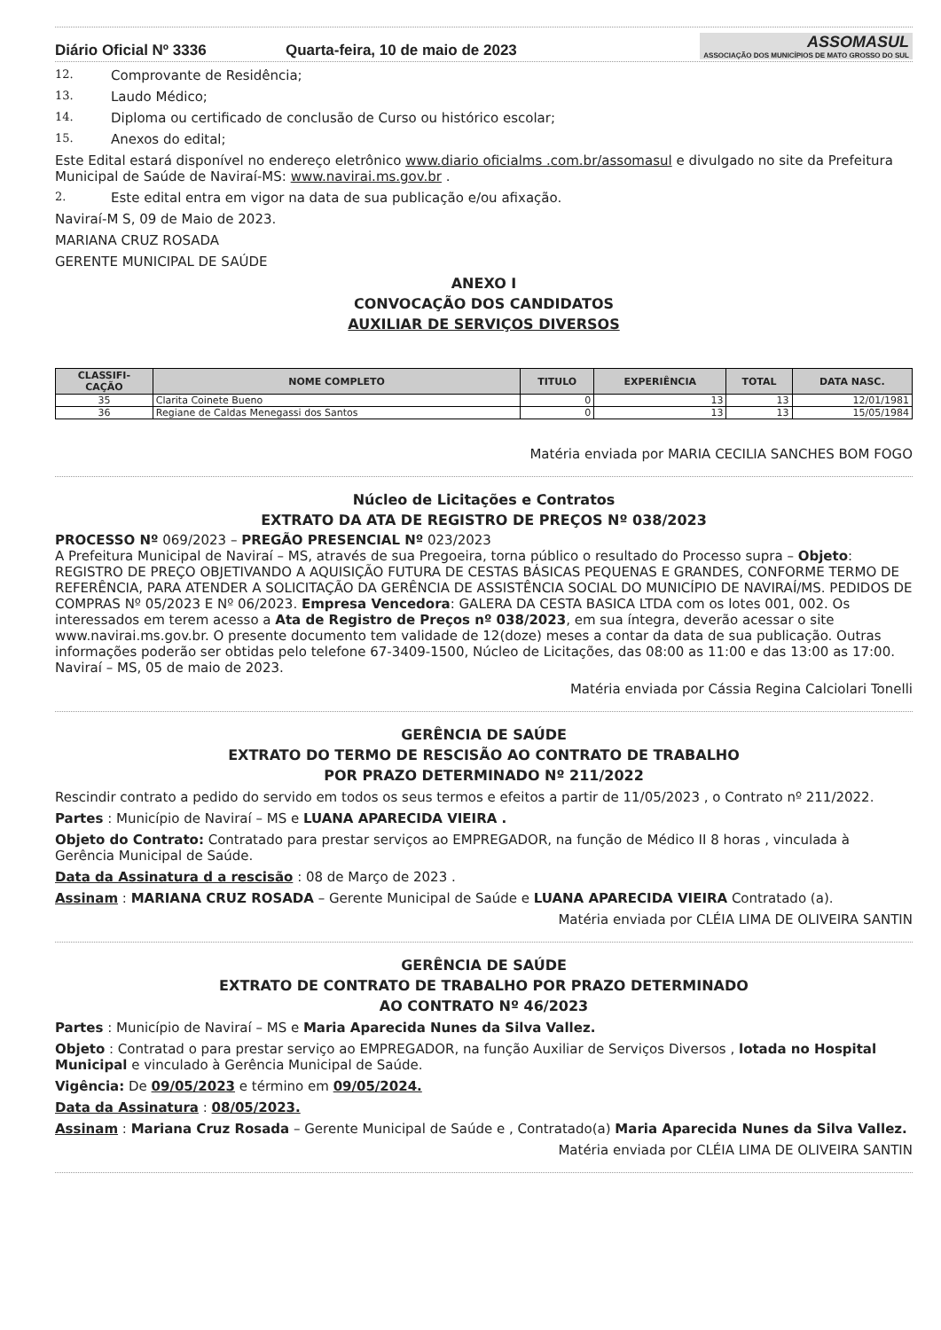Diário Oficial Nº 3336
Quarta-feira, 10 de maio de 2023
ASSOMASUL
ASSOCIAÇÃO DOS MUNICÍPIOS DE MATO GROSSO DO SUL
12. Comprovante de Residência;
13. Laudo Médico;
14. Diploma ou certificado de conclusão de Curso ou histórico escolar;
15. Anexos do edital;
Este Edital estará disponível no endereço eletrônico www.diario oficialms .com.br/assomasul e divulgado no site da Prefeitura Municipal de Saúde de Naviraí-MS: www.navirai.ms.gov.br .
2. Este edital entra em vigor na data de sua publicação e/ou afixação.
Naviraí-M S, 09 de Maio de 2023.
MARIANA CRUZ ROSADA
GERENTE MUNICIPAL DE SAÚDE
ANEXO I
CONVOCAÇÃO DOS CANDIDATOS
AUXILIAR DE SERVIÇOS DIVERSOS
| CLASSIFI- CAÇÃO | NOME COMPLETO | TITULO | EXPERIÊNCIA | TOTAL | DATA NASC. |
| --- | --- | --- | --- | --- | --- |
| 35 | Clarita Coinete Bueno | 0 | 13 | 13 | 12/01/1981 |
| 36 | Regiane de Caldas Menegassi dos Santos | 0 | 13 | 13 | 15/05/1984 |
Matéria enviada por MARIA CECILIA SANCHES BOM FOGO
Núcleo de Licitações e Contratos
EXTRATO DA ATA DE REGISTRO DE PREÇOS Nº 038/2023
PROCESSO Nº 069/2023 – PREGÃO PRESENCIAL Nº 023/2023
A Prefeitura Municipal de Naviraí – MS, através de sua Pregoeira, torna público o resultado do Processo supra – Objeto: REGISTRO DE PREÇO OBJETIVANDO A AQUISIÇÃO FUTURA DE CESTAS BÁSICAS PEQUENAS E GRANDES, CONFORME TERMO DE REFERÊNCIA, PARA ATENDER A SOLICITAÇÃO DA GERÊNCIA DE ASSISTÊNCIA SOCIAL DO MUNICÍPIO DE NAVIRAÍ/MS. PEDIDOS DE COMPRAS Nº 05/2023 E Nº 06/2023. Empresa Vencedora: GALERA DA CESTA BASICA LTDA com os lotes 001, 002. Os interessados em terem acesso a Ata de Registro de Preços nº 038/2023, em sua íntegra, deverão acessar o site www.navirai.ms.gov.br. O presente documento tem validade de 12(doze) meses a contar da data de sua publicação. Outras informações poderão ser obtidas pelo telefone 67-3409-1500, Núcleo de Licitações, das 08:00 as 11:00 e das 13:00 as 17:00. Naviraí – MS, 05 de maio de 2023.
Matéria enviada por Cássia Regina Calciolari Tonelli
GERÊNCIA DE SAÚDE
EXTRATO DO TERMO DE RESCISÃO AO CONTRATO DE TRABALHO
POR PRAZO DETERMINADO Nº 211/2022
Rescindir contrato a pedido do servido em todos os seus termos e efeitos a partir de 11/05/2023 , o Contrato nº 211/2022.
Partes : Município de Naviraí – MS e LUANA APARECIDA VIEIRA .
Objeto do Contrato: Contratado para prestar serviços ao EMPREGADOR, na função de Médico II 8 horas , vinculada à Gerência Municipal de Saúde.
Data da Assinatura d a rescisão : 08 de Março de 2023 .
Assinam : MARIANA CRUZ ROSADA – Gerente Municipal de Saúde e LUANA APARECIDA VIEIRA Contratado (a).
Matéria enviada por CLÉIA LIMA DE OLIVEIRA SANTIN
GERÊNCIA DE SAÚDE
EXTRATO DE CONTRATO DE TRABALHO POR PRAZO DETERMINADO
AO CONTRATO Nº 46/2023
Partes : Município de Naviraí – MS e Maria Aparecida Nunes da Silva Vallez.
Objeto : Contratad o para prestar serviço ao EMPREGADOR, na função Auxiliar de Serviços Diversos , lotada no Hospital Municipal e vinculado à Gerência Municipal de Saúde.
Vigência: De 09/05/2023 e término em 09/05/2024.
Data da Assinatura : 08/05/2023.
Assinam : Mariana Cruz Rosada – Gerente Municipal de Saúde e , Contratado(a) Maria Aparecida Nunes da Silva Vallez.
Matéria enviada por CLÉIA LIMA DE OLIVEIRA SANTIN